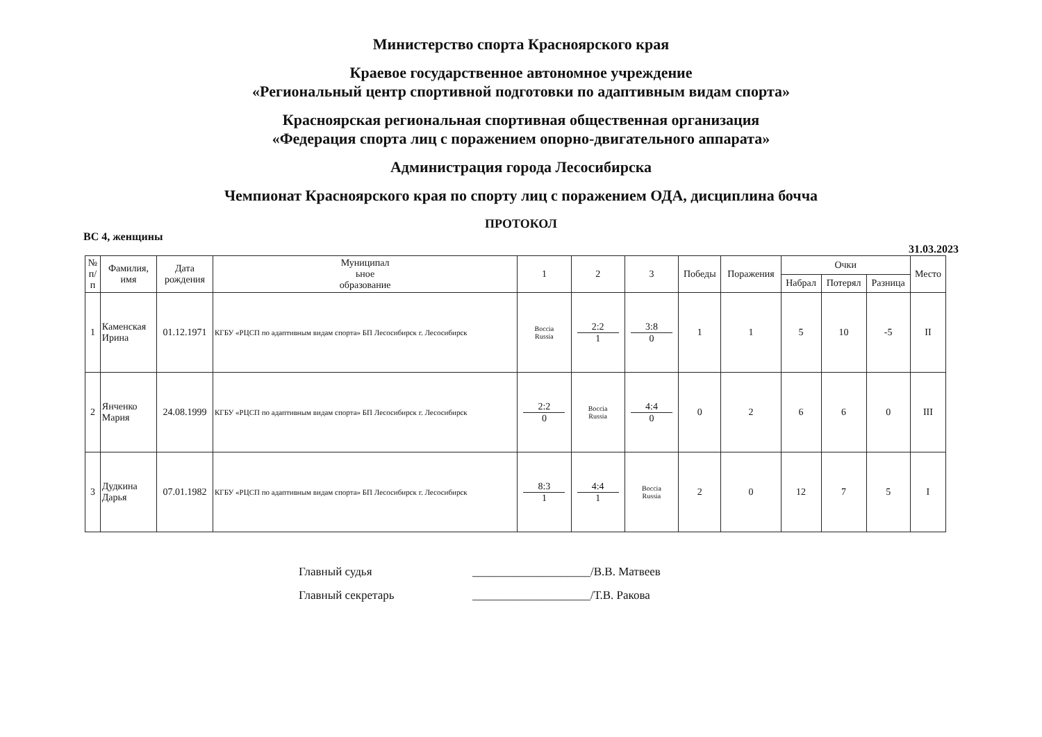Министерство спорта Красноярского края
Краевое государственное автономное учреждение
«Региональный центр спортивной подготовки по адаптивным видам спорта»
Красноярская региональная спортивная общественная организация
«Федерация спорта лиц с поражением опорно-двигательного аппарата»
Администрация города Лесосибирска
Чемпионат Красноярского края по спорту лиц с поражением ОДА, дисциплина бочча
ПРОТОКОЛ
ВС 4, женщины 31.03.2023
| № п/ п | Фамилия, имя | Дата рождения | Муниципал ьное образование | 1 | 2 | 3 | Победы | Поражения | Очки | | | Место |
| --- | --- | --- | --- | --- | --- | --- | --- | --- | --- | --- | --- | --- |
| | | | | | | | | | Набрал | Потерял | Разница | |
| 1 | Каменская Ирина | 01.12.1971 | КГБУ «РЦСП по адаптивным видам спорта» БП Лесосибирск г. Лесосибирск | Boccia Russia | 2:2 1 | 3:8 0 | 1 | 1 | 5 | 10 | -5 | II |
| 2 | Янченко Мария | 24.08.1999 | КГБУ «РЦСП по адаптивным видам спорта» БП Лесосибирск г. Лесосибирск | 2:2 0 | Boccia Russia | 4:4 0 | 0 | 2 | 6 | 6 | 0 | III |
| 3 | Дудкина Дарья | 07.01.1982 | КГБУ «РЦСП по адаптивным видам спорта» БП Лесосибирск г. Лесосибирск | 8:3 1 | 4:4 1 | Boccia Russia | 2 | 0 | 12 | 7 | 5 | I |
Главный судья ____________________/В.В. Матвеев
Главный секретарь ____________________/Т.В. Ракова